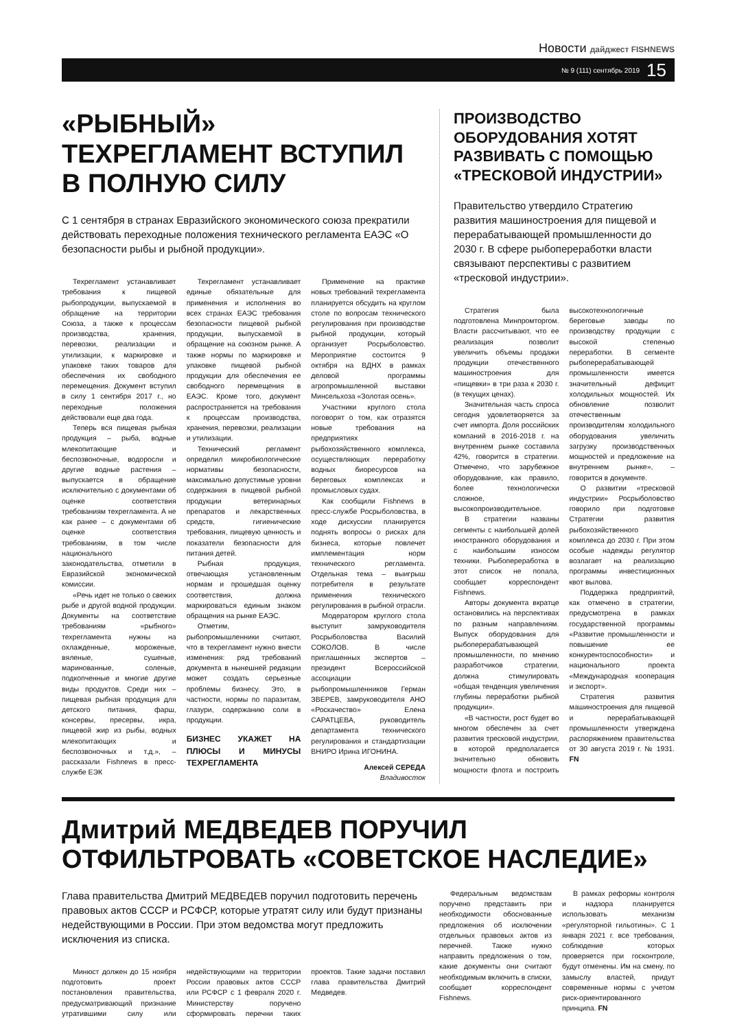Новости дайджест FISHNEWS
№ 9 (111) сентябрь 2019 15
«РЫБНЫЙ» ТЕХРЕГЛАМЕНТ ВСТУПИЛ В ПОЛНУЮ СИЛУ
С 1 сентября в странах Евразийского экономического союза прекратили действовать переходные положения технического регламента ЕАЭС «О безопасности рыбы и рыбной продукции».
Техрегламент устанавливает требования к пищевой рыбопродукции, выпускаемой в обращение на территории Союза, а также к процессам производства, хранения, перевозки, реализации и утилизации, к маркировке и упаковке таких товаров для обеспечения их свободного перемещения. Документ вступил в силу 1 сентября 2017 г., но переходные положения действовали еще два года.
Теперь вся пищевая рыбная продукция – рыба, водные млекопитающие и беспозвоночные, водоросли и другие водные растения – выпускается в обращение исключительно с документами об оценке соответствия требованиям техрегламента. А не как ранее – с документами об оценке соответствия требованиям, в том числе национального законодательства, отметили в Евразийской экономической комиссии.
«Речь идет не только о свежих рыбе и другой водной продукции. Документы на соответствие требованиям «рыбного» техрегламента нужны на охлажденные, мороженые, вяленые, сушеные, маринованные, соленые, подкопченные и многие другие виды продуктов. Среди них – пищевая рыбная продукция для детского питания, фарш, консервы, пресервы, икра, пищевой жир из рыбы, водных млекопитающих и беспозвоночных и т.д.», – рассказали Fishnews в пресс-службе ЕЭК
Техрегламент устанавливает единые обязательные для применения и исполнения во всех странах ЕАЭС требования безопасности пищевой рыбной продукции, выпускаемой в обращение на союзном рынке. А также нормы по маркировке и упаковке пищевой рыбной продукции для обеспечения ее свободного перемещения в ЕАЭС. Кроме того, документ распространяется на требования к процессам производства, хранения, перевозки, реализации и утилизации.
Технический регламент определил микробиологические нормативы безопасности, максимально допустимые уровни содержания в пищевой рыбной продукции ветеринарных препаратов и лекарственных средств, гигиенические требования, пищевую ценность и показатели безопасности для питания детей.
Рыбная продукция, отвечающая установленным нормам и прошедшая оценку соответствия, должна маркироваться единым знаком обращения на рынке ЕАЭС.
Отметим, рыбопромышленники считают, что в техрегламент нужно внести изменения: ряд требований документа в нынешней редакции может создать серьезные проблемы бизнесу. Это, в частности, нормы по паразитам, глазури, содержанию соли в продукции.
БИЗНЕС УКАЖЕТ НА ПЛЮСЫ И МИНУСЫ ТЕХРЕГЛАМЕНТА
Применение на практике новых требований техрегламента планируется обсудить на круглом столе по вопросам технического регулирования при производстве рыбной продукции, который организует Росрыболовство. Мероприятие состоится 9 октября на ВДНХ в рамках деловой программы агропромышленной выставки Минсельхоза «Золотая осень».
Участники круглого стола поговорят о том, как отразятся новые требования на предприятиях рыбохозяйственного комплекса, осуществляющих переработку водных биоресурсов на береговых комплексах и промысловых судах.
Как сообщили Fishnews в пресс-службе Росрыболовства, в ходе дискуссии планируется поднять вопросы о рисках для бизнеса, которые повлечет имплементация норм технического регламента. Отдельная тема – выигрыш потребителя в результате применения технического регулирования в рыбной отрасли.
Модератором круглого стола выступит замруководителя Росрыболовства Василий СОКОЛОВ. В числе приглашенных экспертов – президент Всероссийской ассоциации рыбопромышленников Герман ЗВЕРЕВ, замруководителя АНО «Роскачество» Елена САРАТЦЕВА, руководитель департамента технического регулирования и стандартизации ВНИРО Ирина ИГОНИНА.
Алексей СЕРЕДА
Владивосток
ПРОИЗВОДСТВО ОБОРУДОВАНИЯ ХОТЯТ РАЗВИВАТЬ С ПОМОЩЬЮ «ТРЕСКОВОЙ ИНДУСТРИИ»
Правительство утвердило Стратегию развития машиностроения для пищевой и перерабатывающей промышленности до 2030 г. В сфере рыбопереработки власти связывают перспективы с развитием «тресковой индустрии».
Стратегия была подготовлена Минпромторгом. Власти рассчитывают, что ее реализация позволит увеличить объемы продажи продукции отечественного машиностроения для «пищевки» в три раза к 2030 г. (в текущих ценах).
Значительная часть спроса сегодня удовлетворяется за счет импорта. Доля российских компаний в 2016-2018 г. на внутреннем рынке составила 42%, говорится в стратегии. Отмечено, что зарубежное оборудование, как правило, более технологически сложное, высокопроизводительное.
В стратегии названы сегменты с наибольшей долей иностранного оборудования и с наибольшим износом техники. Рыбопереработка в этот список не попала, сообщает корреспондент Fishnews.
Авторы документа вкратце остановились на перспективах по разным направлениям. Выпуск оборудования для рыбоперерабатывающей промышленности, по мнению разработчиков стратегии, должна стимулировать «общая тенденция увеличения глубины переработки рыбной продукции».
«В частности, рост будет во многом обеспечен за счет развития тресковой индустрии, в которой предполагается значительно обновить мощности флота и построить высокотехнологичные береговые заводы по производству продукции с высокой степенью переработки. В сегменте рыбоперерабатывающей промышленности имеется значительный дефицит холодильных мощностей. Их обновление позволит отечественным производителям холодильного оборудования увеличить загрузку производственных мощностей и предложение на внутреннем рынке», – говорится в документе.
О развитии «тресковой индустрии» Росрыболовство говорило при подготовке Стратегии развития рыбохозяйственного комплекса до 2030 г. При этом особые надежды регулятор возлагает на реализацию программы инвестиционных квот вылова.
Поддержка предприятий, как отмечено в стратегии, предусмотрена в рамках государственной программы «Развитие промышленности и повышение ее конкурентоспособности» и национального проекта «Международная кооперация и экспорт».
Стратегия развития машиностроения для пищевой и перерабатывающей промышленности утверждена распоряжением правительства от 30 августа 2019 г. № 1931. FN
Дмитрий МЕДВЕДЕВ ПОРУЧИЛ ОТФИЛЬТРОВАТЬ «СОВЕТСКОЕ НАСЛЕДИЕ»
Глава правительства Дмитрий МЕДВЕДЕВ поручил подготовить перечень правовых актов СССР и РСФСР, которые утратят силу или будут признаны недействующими в России. При этом ведомства могут предложить исключения из списка.
Минюст должен до 15 ноября подготовить проект постановления правительства, предусматривающий признание утративши­ми силу или недействующими на территории России правовых актов СССР или РСФСР с 1 февраля 2020 г. Министерству поручено сформировать перечни таких проектов. Такие задачи поставил глава правительства Дмитрий Медведев.
Федеральным ведомствам поручено представить при необходимости обоснованные предложения об исключении отдельных правовых актов из перечней. Также нужно направить предложения о том, какие документы они считают необходимым включить в списки, сообщает корреспондент Fishnews.
В рамках реформы контроля и надзора планируется использовать механизм «регуляторной гильотины». С 1 января 2021 г. все требования, соблюдение которых проверяется при госконтроле, будут отменены. Им на смену, по замыслу властей, придут современные нормы с учетом риск-ориентированного принципа. FN